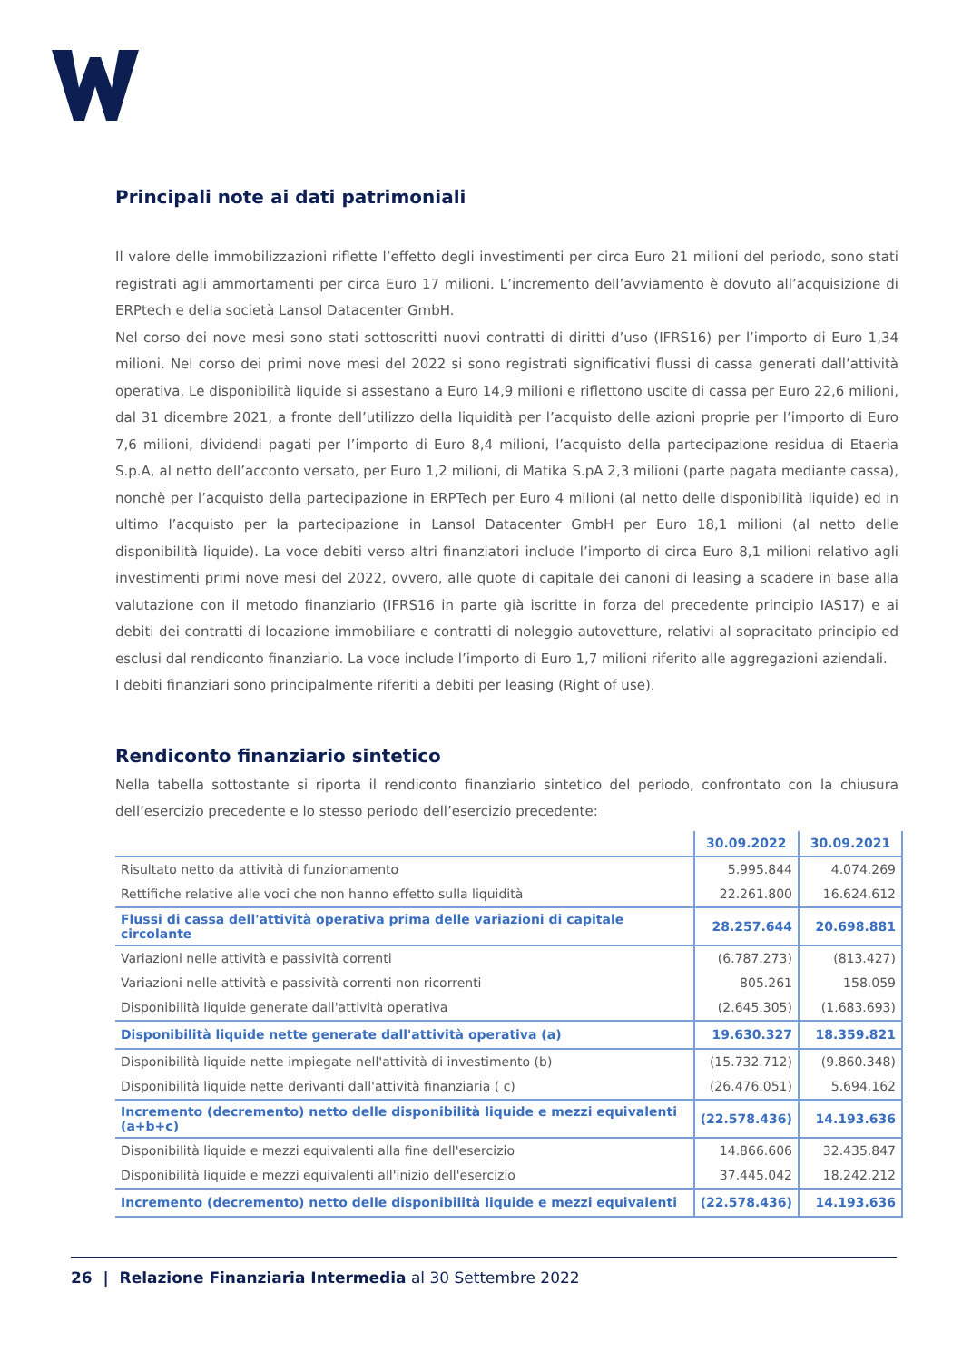Principali note ai dati patrimoniali
Il valore delle immobilizzazioni riflette l’effetto degli investimenti per circa Euro 21 milioni del periodo, sono stati registrati agli ammortamenti per circa Euro 17 milioni. L’incremento dell’avviamento è dovuto all’acquisizione di ERPtech e della società Lansol Datacenter GmbH.
Nel corso dei nove mesi sono stati sottoscritti nuovi contratti di diritti d’uso (IFRS16) per l’importo di Euro 1,34 milioni. Nel corso dei primi nove mesi del 2022 si sono registrati significativi flussi di cassa generati dall’attività operativa. Le disponibilità liquide si assestano a Euro 14,9 milioni e riflettono uscite di cassa per Euro 22,6 milioni, dal 31 dicembre 2021, a fronte dell’utilizzo della liquidità per l’acquisto delle azioni proprie per l’importo di Euro 7,6 milioni, dividendi pagati per l’importo di Euro 8,4 milioni, l’acquisto della partecipazione residua di Etaeria S.p.A, al netto dell’acconto versato, per Euro 1,2 milioni, di Matika S.pA 2,3 milioni (parte pagata mediante cassa), nonchè per l’acquisto della partecipazione in ERPTech per Euro 4 milioni (al netto delle disponibilità liquide) ed in ultimo l’acquisto per la partecipazione in Lansol Datacenter GmbH per Euro 18,1 milioni (al netto delle disponibilità liquide). La voce debiti verso altri finanziatori include l’importo di circa Euro 8,1 milioni relativo agli investimenti primi nove mesi del 2022, ovvero, alle quote di capitale dei canoni di leasing a scadere in base alla valutazione con il metodo finanziario (IFRS16 in parte già iscritte in forza del precedente principio IAS17) e ai debiti dei contratti di locazione immobiliare e contratti di noleggio autovetture, relativi al sopracitato principio ed esclusi dal rendiconto finanziario. La voce include l’importo di Euro 1,7 milioni riferito alle aggregazioni aziendali.
I debiti finanziari sono principalmente riferiti a debiti per leasing (Right of use).
Rendiconto finanziario sintetico
Nella tabella sottostante si riporta il rendiconto finanziario sintetico del periodo, confrontato con la chiusura dell’esercizio precedente e lo stesso periodo dell’esercizio precedente:
| | 30.09.2022 | 30.09.2021 |
| --- | --- | --- |
| Risultato netto da attività di funzionamento | 5.995.844 | 4.074.269 |
| Rettifiche relative alle voci che non hanno effetto sulla liquidità | 22.261.800 | 16.624.612 |
| Flussi di cassa dell'attività operativa prima delle variazioni di capitale circolante | 28.257.644 | 20.698.881 |
| Variazioni nelle attività e passività correnti | (6.787.273) | (813.427) |
| Variazioni nelle attività e passività correnti non ricorrenti | 805.261 | 158.059 |
| Disponibilità liquide generate dall'attività operativa | (2.645.305) | (1.683.693) |
| Disponibilità liquide nette generate dall'attività operativa (a) | 19.630.327 | 18.359.821 |
| Disponibilità liquide nette impiegate nell'attività di investimento (b) | (15.732.712) | (9.860.348) |
| Disponibilità liquide nette derivanti dall'attività finanziaria ( c) | (26.476.051) | 5.694.162 |
| Incremento (decremento) netto delle disponibilità liquide e mezzi equivalenti (a+b+c) | (22.578.436) | 14.193.636 |
| Disponibilità liquide e mezzi equivalenti alla fine dell'esercizio | 14.866.606 | 32.435.847 |
| Disponibilità liquide e mezzi equivalenti all'inizio dell'esercizio | 37.445.042 | 18.242.212 |
| Incremento (decremento) netto delle disponibilità liquide e mezzi equivalenti | (22.578.436) | 14.193.636 |
26 | Relazione Finanziaria Intermedia al 30 Settembre 2022